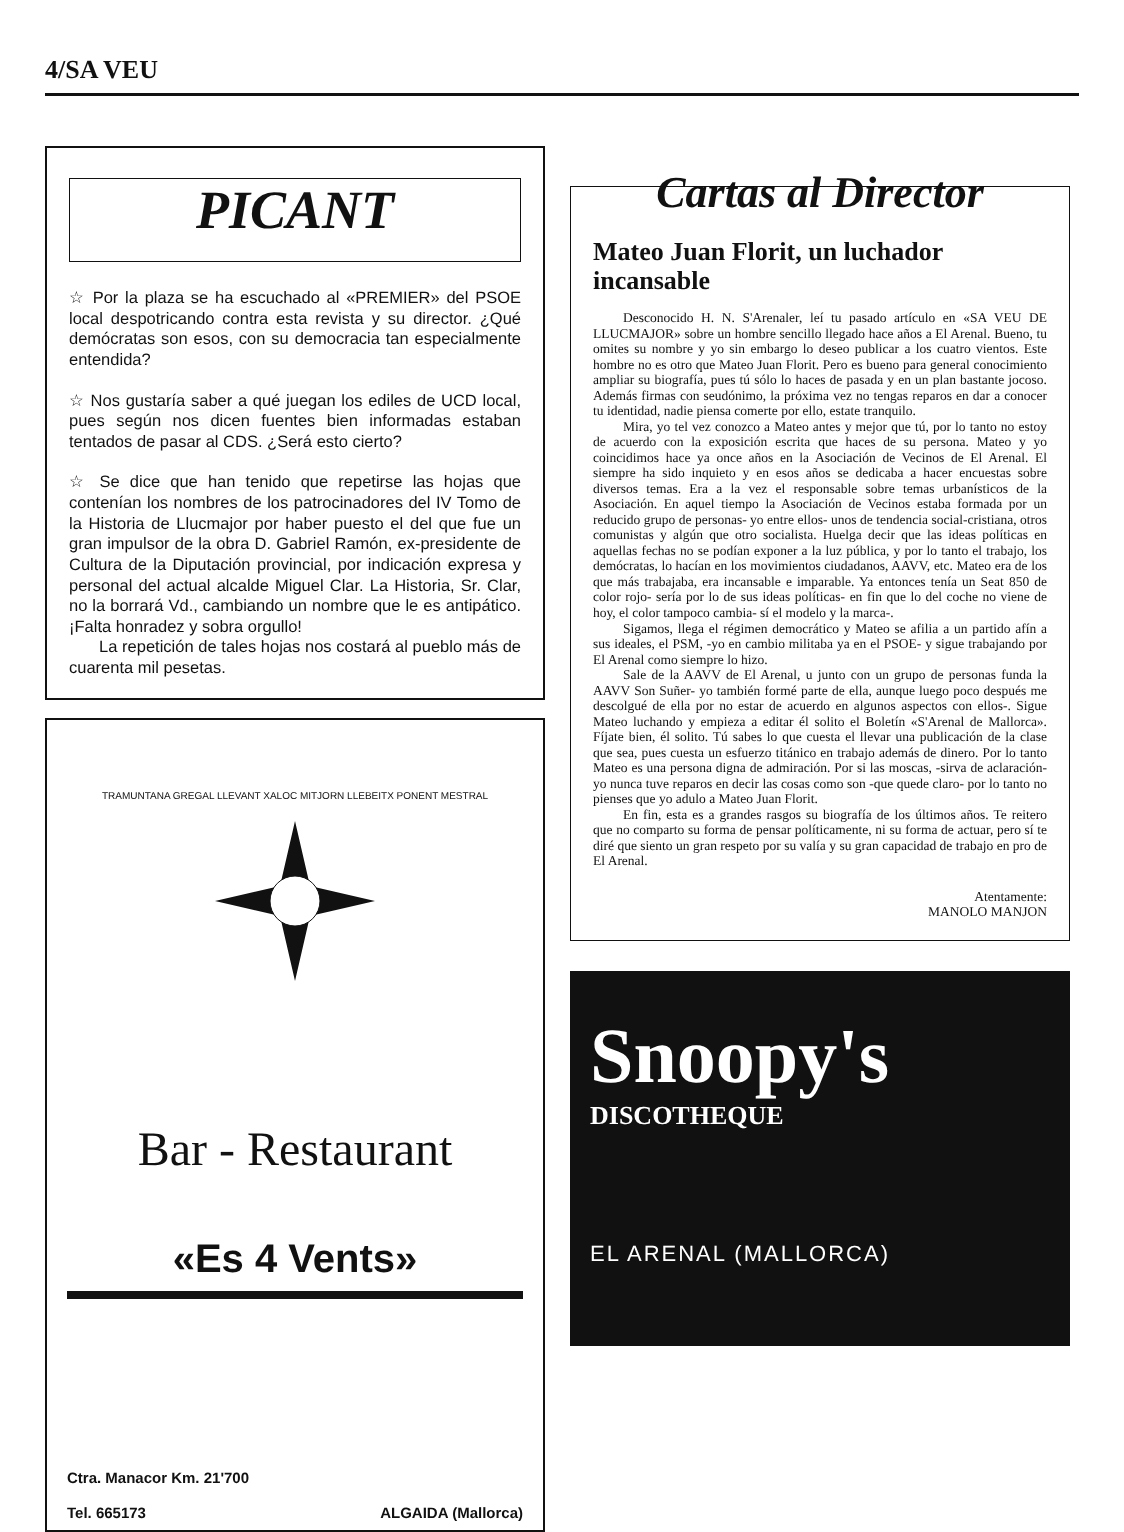4/SA VEU
PICANT
☆ Por la plaza se ha escuchado al «PREMIER» del PSOE local despotricando contra esta revista y su director. ¿Qué demócratas son esos, con su democracia tan especialmente entendida?
☆ Nos gustaría saber a qué juegan los ediles de UCD local, pues según nos dicen fuentes bien informadas estaban tentados de pasar al CDS. ¿Será esto cierto?
☆ Se dice que han tenido que repetirse las hojas que contenían los nombres de los patrocinadores del IV Tomo de la Historia de Llucmajor por haber puesto el del que fue un gran impulsor de la obra D. Gabriel Ramón, ex-presidente de Cultura de la Diputación provincial, por indicación expresa y personal del actual alcalde Miguel Clar. La Historia, Sr. Clar, no la borrará Vd., cambiando un nombre que le es antipático. ¡Falta honradez y sobra orgullo!
La repetición de tales hojas nos costará al pueblo más de cuarenta mil pesetas.
TRAMUNTANA GREGAL LLEVANT XALOC MITJORN LLEBEITX PONENT MESTRAL
Bar - Restaurant
«Es 4 Vents»
Ctra. Manacor Km. 21'700
Tel. 665173 ALGAIDA (Mallorca)
Cartas al Director
Mateo Juan Florit, un luchador incansable
Desconocido H. N. S'Arenaler, leí tu pasado artículo en «SA VEU DE LLUCMAJOR» sobre un hombre sencillo llegado hace años a El Arenal. Bueno, tu omites su nombre y yo sin embargo lo deseo publicar a los cuatro vientos. Este hombre no es otro que Mateo Juan Florit. Pero es bueno para general conocimiento ampliar su biografía, pues tú sólo lo haces de pasada y en un plan bastante jocoso. Además firmas con seudónimo, la próxima vez no tengas reparos en dar a conocer tu identidad, nadie piensa comerte por ello, estate tranquilo.
Mira, yo tel vez conozco a Mateo antes y mejor que tú, por lo tanto no estoy de acuerdo con la exposición escrita que haces de su persona. Mateo y yo coincidimos hace ya once años en la Asociación de Vecinos de El Arenal. El siempre ha sido inquieto y en esos años se dedicaba a hacer encuestas sobre diversos temas. Era a la vez el responsable sobre temas urbanísticos de la Asociación. En aquel tiempo la Asociación de Vecinos estaba formada por un reducido grupo de personas- yo entre ellos- unos de tendencia social-cristiana, otros comunistas y algún que otro socialista. Huelga decir que las ideas políticas en aquellas fechas no se podían exponer a la luz pública, y por lo tanto el trabajo, los demócratas, lo hacían en los movimientos ciudadanos, AAVV, etc. Mateo era de los que más trabajaba, era incansable e imparable. Ya entonces tenía un Seat 850 de color rojo- sería por lo de sus ideas políticas- en fin que lo del coche no viene de hoy, el color tampoco cambia- sí el modelo y la marca-.
Sigamos, llega el régimen democrático y Mateo se afilia a un partido afín a sus ideales, el PSM, -yo en cambio militaba ya en el PSOE- y sigue trabajando por El Arenal como siempre lo hizo.
Sale de la AAVV de El Arenal, u junto con un grupo de personas funda la AAVV Son Suñer- yo también formé parte de ella, aunque luego poco después me descolgué de ella por no estar de acuerdo en algunos aspectos con ellos-. Sigue Mateo luchando y empieza a editar él solito el Boletín «S'Arenal de Mallorca». Fíjate bien, él solito. Tú sabes lo que cuesta el llevar una publicación de la clase que sea, pues cuesta un esfuerzo titánico en trabajo además de dinero. Por lo tanto Mateo es una persona digna de admiración. Por si las moscas, -sirva de aclaración- yo nunca tuve reparos en decir las cosas como son -que quede claro- por lo tanto no pienses que yo adulo a Mateo Juan Florit.
En fin, esta es a grandes rasgos su biografía de los últimos años. Te reitero que no comparto su forma de pensar políticamente, ni su forma de actuar, pero sí te diré que siento un gran respeto por su valía y su gran capacidad de trabajo en pro de El Arenal.
Atentamente:
MANOLO MANJON
Snoopy's
DISCOTHEQUE
EL ARENAL (MALLORCA)